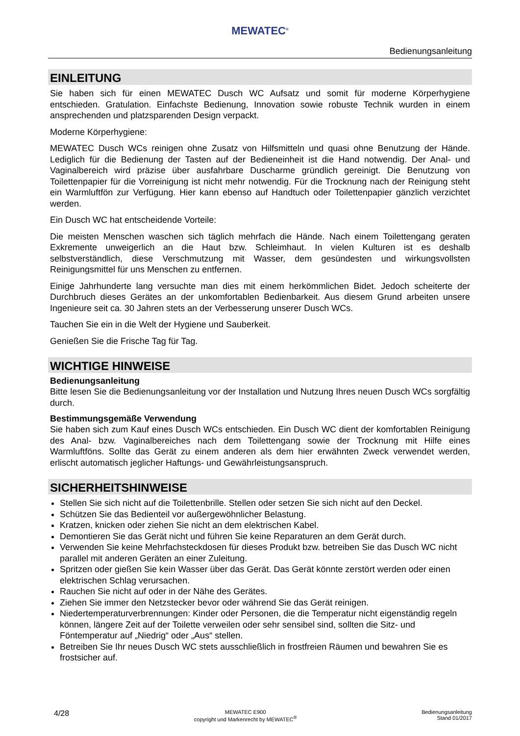MEWATEC<sup>®</sup>
Bedienungsanleitung
EINLEITUNG
Sie haben sich für einen MEWATEC Dusch WC Aufsatz und somit für moderne Körperhygiene entschieden. Gratulation. Einfachste Bedienung, Innovation sowie robuste Technik wurden in einem ansprechenden und platzsparenden Design verpackt.
Moderne Körperhygiene:
MEWATEC Dusch WCs reinigen ohne Zusatz von Hilfsmitteln und quasi ohne Benutzung der Hände. Lediglich für die Bedienung der Tasten auf der Bedieneinheit ist die Hand notwendig. Der Anal- und Vaginalbereich wird präzise über ausfahrbare Duscharme gründlich gereinigt. Die Benutzung von Toilettenpapier für die Vorreinigung ist nicht mehr notwendig. Für die Trocknung nach der Reinigung steht ein Warmluftfön zur Verfügung. Hier kann ebenso auf Handtuch oder Toilettenpapier gänzlich verzichtet werden.
Ein Dusch WC hat entscheidende Vorteile:
Die meisten Menschen waschen sich täglich mehrfach die Hände. Nach einem Toilettengang geraten Exkremente unweigerlich an die Haut bzw. Schleimhaut. In vielen Kulturen ist es deshalb selbstverständlich, diese Verschmutzung mit Wasser, dem gesündesten und wirkungsvollsten Reinigungsmittel für uns Menschen zu entfernen.
Einige Jahrhunderte lang versuchte man dies mit einem herkömmlichen Bidet. Jedoch scheiterte der Durchbruch dieses Gerätes an der unkomfortablen Bedienbarkeit. Aus diesem Grund arbeiten unsere Ingenieure seit ca. 30 Jahren stets an der Verbesserung unserer Dusch WCs.
Tauchen Sie ein in die Welt der Hygiene und Sauberkeit.
Genießen Sie die Frische Tag für Tag.
WICHTIGE HINWEISE
Bedienungsanleitung
Bitte lesen Sie die Bedienungsanleitung vor der Installation und Nutzung Ihres neuen Dusch WCs sorgfältig durch.
Bestimmungsgemäße Verwendung
Sie haben sich zum Kauf eines Dusch WCs entschieden. Ein Dusch WC dient der komfortablen Reinigung des Anal- bzw. Vaginalbereiches nach dem Toilettengang sowie der Trocknung mit Hilfe eines Warmluftföns. Sollte das Gerät zu einem anderen als dem hier erwähnten Zweck verwendet werden, erlischt automatisch jeglicher Haftungs- und Gewährleistungsanspruch.
SICHERHEITSHINWEISE
Stellen Sie sich nicht auf die Toilettenbrille. Stellen oder setzen Sie sich nicht auf den Deckel.
Schützen Sie das Bedienteil vor außergewöhnlicher Belastung.
Kratzen, knicken oder ziehen Sie nicht an dem elektrischen Kabel.
Demontieren Sie das Gerät nicht und führen Sie keine Reparaturen an dem Gerät durch.
Verwenden Sie keine Mehrfachsteckdosen für dieses Produkt bzw. betreiben Sie das Dusch WC nicht parallel mit anderen Geräten an einer Zuleitung.
Spritzen oder gießen Sie kein Wasser über das Gerät. Das Gerät könnte zerstört werden oder einen elektrischen Schlag verursachen.
Rauchen Sie nicht auf oder in der Nähe des Gerätes.
Ziehen Sie immer den Netzstecker bevor oder während Sie das Gerät reinigen.
Niedertemperaturverbrennungen: Kinder oder Personen, die die Temperatur nicht eigenständig regeln können, längere Zeit auf der Toilette verweilen oder sehr sensibel sind, sollten die Sitz- und Föntemperatur auf „Niedrig“ oder „Aus“ stellen.
Betreiben Sie Ihr neues Dusch WC stets ausschließlich in frostfreien Räumen und bewahren Sie es frostsicher auf.
4/28 MEWATEC E900
copyright und Markenrecht by MEWATEC<sup>®</sup> Bedienungsanleitung
Stand 01/2017